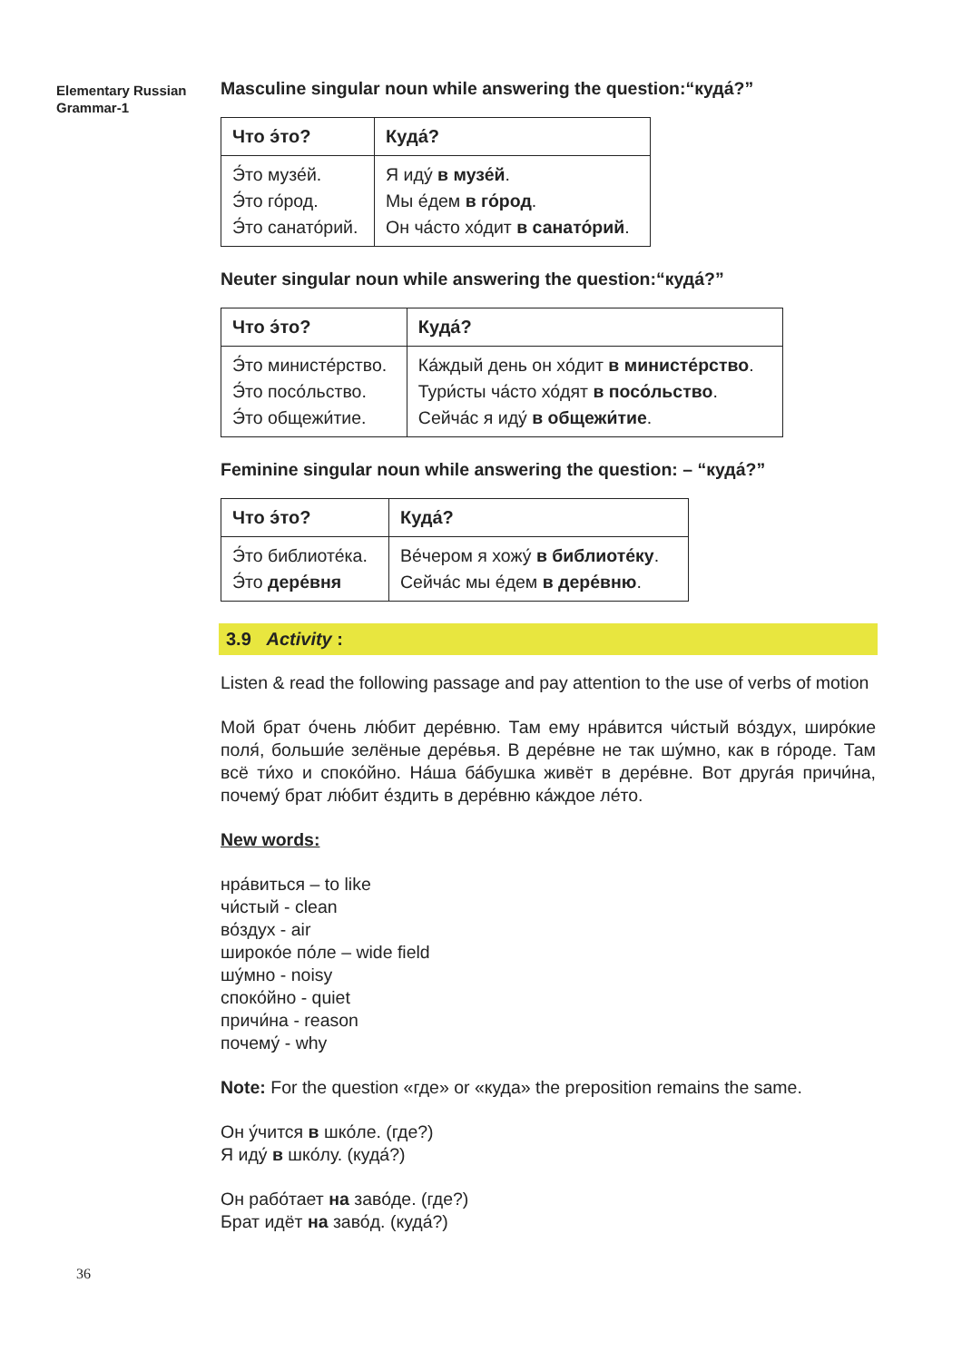Elementary Russian
Grammar-1
Masculine singular noun while answering the question:“куда́?”
| Что э́то? | Куда́? |
| --- | --- |
| Э́то музе́й. Э́то го́род. Э́то санато́рий. | Я иду́ в музе́й . Мы е́дем в го́род . Он ча́сто хо́дит в санато́рий . |
Neuter singular noun while answering the question:“куда́?”
| Что э́то? | Куда́? |
| --- | --- |
| Э́то министе́рство. Э́то посо́льство. Э́то общежи́тие. | Ка́ждый день он хо́дит в министе́рство . Тури́сты ча́сто хо́дят в посо́льство . Сейча́с я иду́ в общежи́тие . |
Feminine singular noun while answering the question: – “куда́?”
| Что э́то? | Куда́? |
| --- | --- |
| Э́то библиоте́ка. Э́то дере́вня | Ве́чером я хожу́ в библиоте́ку . Сейча́с мы е́дем в дере́вню . |
3.9 Activity :
Listen & read the following passage and pay attention to the use of verbs of motion
Мой брат о́чень лю́бит дере́вню. Там ему нра́вится чи́стый во́здух, широ́кие поля́, больши́е зелёные дере́вья. В дере́вне не так шу́мно, как в го́роде. Там всё ти́хо и споко́йно. На́ша ба́бушка живёт в дере́вне. Вот друга́я причи́на, почему́ брат лю́бит е́здить в дере́вню ка́ждое ле́то.
New words:
нра́виться – to like
чи́стый - clean
во́здух - air
широко́е по́ле – wide field
шу́мно - noisy
споко́йно - quiet
причи́на - reason
почему́ - why
Note: For the question «где» or «куда» the preposition remains the same.
Он у́чится в шко́ле. (где?)
Я иду́ в шко́лу. (куда́?)
Он рабо́тает на заво́де. (где?)
Брат идёт на заво́д. (куда́?)
36